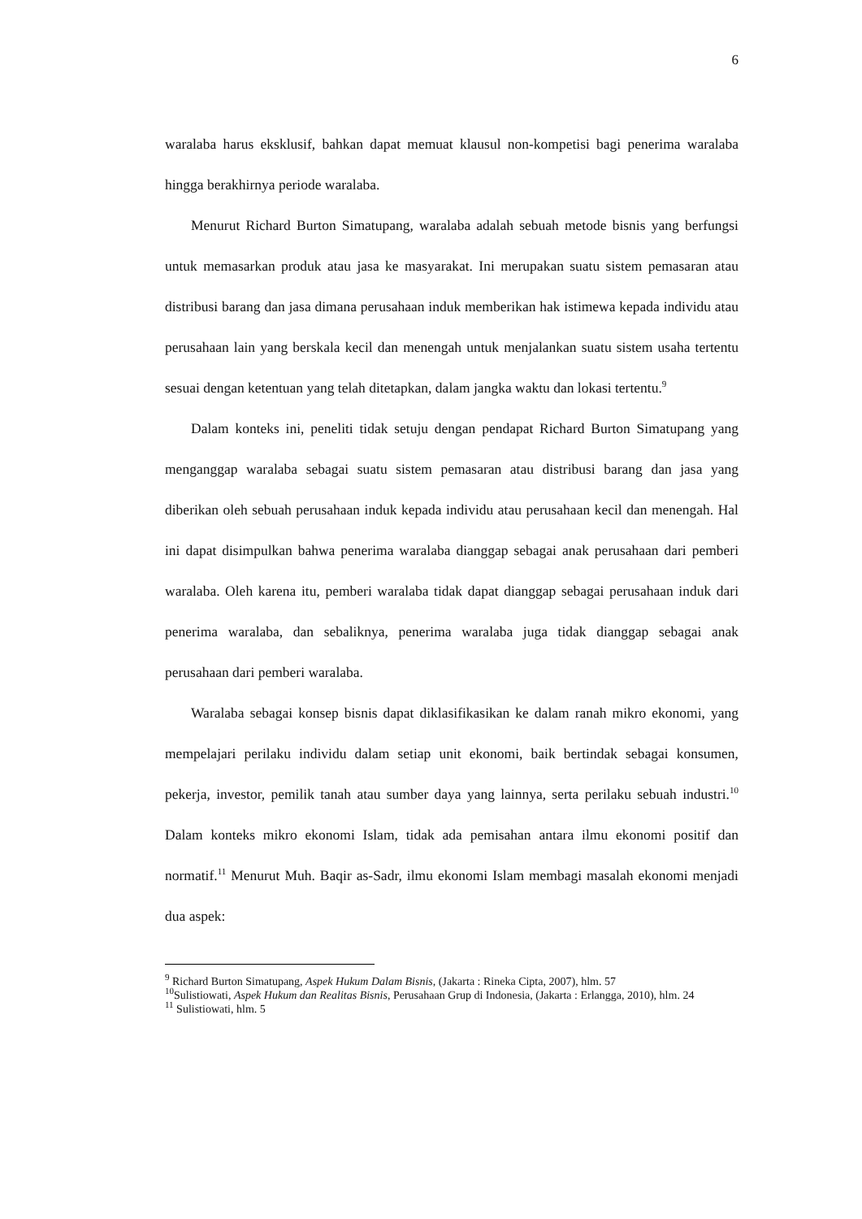6
waralaba harus eksklusif, bahkan dapat memuat klausul non-kompetisi bagi penerima waralaba hingga berakhirnya periode waralaba.
Menurut Richard Burton Simatupang, waralaba adalah sebuah metode bisnis yang berfungsi untuk memasarkan produk atau jasa ke masyarakat. Ini merupakan suatu sistem pemasaran atau distribusi barang dan jasa dimana perusahaan induk memberikan hak istimewa kepada individu atau perusahaan lain yang berskala kecil dan menengah untuk menjalankan suatu sistem usaha tertentu sesuai dengan ketentuan yang telah ditetapkan, dalam jangka waktu dan lokasi tertentu.<sup>9</sup>
Dalam konteks ini, peneliti tidak setuju dengan pendapat Richard Burton Simatupang yang menganggap waralaba sebagai suatu sistem pemasaran atau distribusi barang dan jasa yang diberikan oleh sebuah perusahaan induk kepada individu atau perusahaan kecil dan menengah. Hal ini dapat disimpulkan bahwa penerima waralaba dianggap sebagai anak perusahaan dari pemberi waralaba. Oleh karena itu, pemberi waralaba tidak dapat dianggap sebagai perusahaan induk dari penerima waralaba, dan sebaliknya, penerima waralaba juga tidak dianggap sebagai anak perusahaan dari pemberi waralaba.
Waralaba sebagai konsep bisnis dapat diklasifikasikan ke dalam ranah mikro ekonomi, yang mempelajari perilaku individu dalam setiap unit ekonomi, baik bertindak sebagai konsumen, pekerja, investor, pemilik tanah atau sumber daya yang lainnya, serta perilaku sebuah industri.<sup>10</sup> Dalam konteks mikro ekonomi Islam, tidak ada pemisahan antara ilmu ekonomi positif dan normatif.<sup>11</sup> Menurut Muh. Baqir as-Sadr, ilmu ekonomi Islam membagi masalah ekonomi menjadi dua aspek:
<sup>9</sup> Richard Burton Simatupang, Aspek Hukum Dalam Bisnis, (Jakarta : Rineka Cipta, 2007), hlm. 57
<sup>10</sup> Sulistiowati, Aspek Hukum dan Realitas Bisnis, Perusahaan Grup di Indonesia, (Jakarta : Erlangga, 2010), hlm. 24
<sup>11</sup> Sulistiowati, hlm. 5